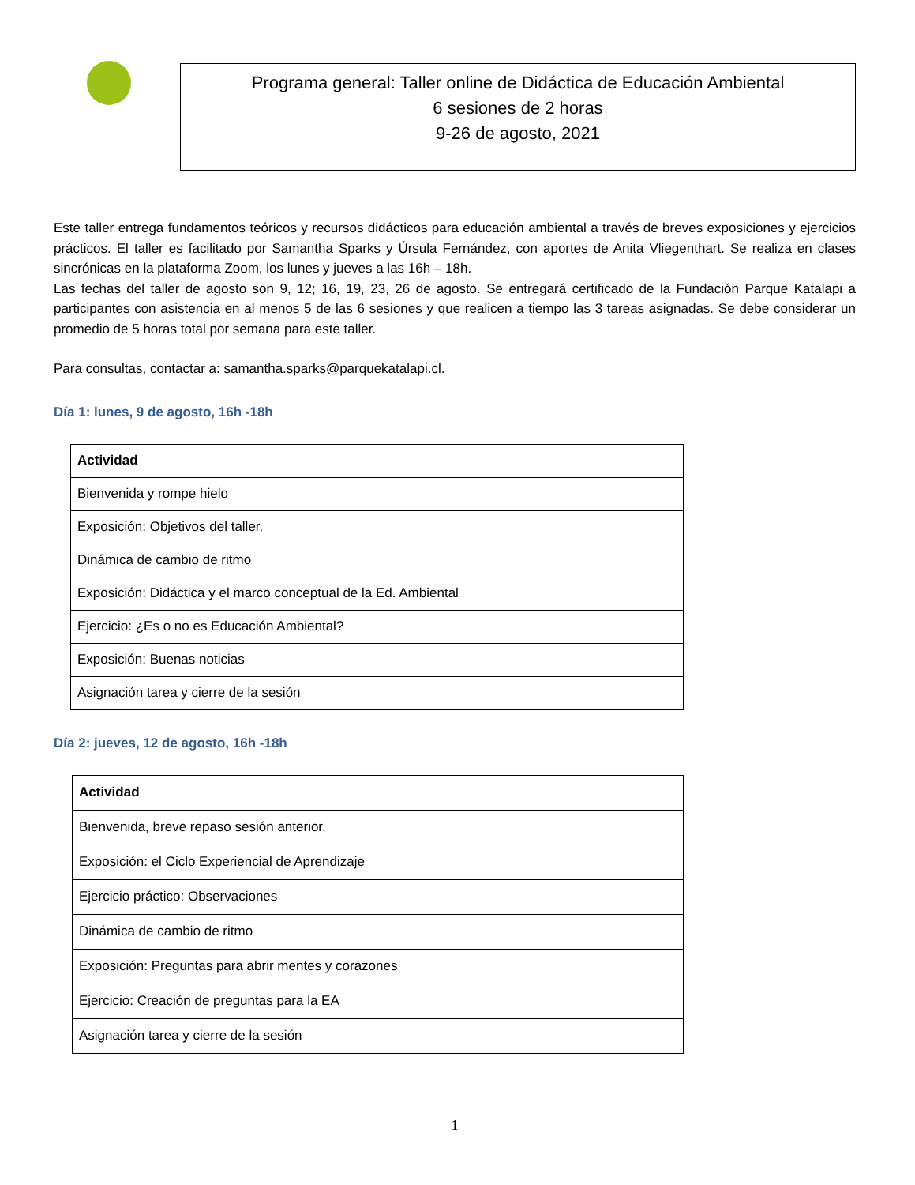Programa general: Taller online de Didáctica de Educación Ambiental
6 sesiones de 2 horas
9-26 de agosto, 2021
Este taller entrega fundamentos teóricos y recursos didácticos para educación ambiental a través de breves exposiciones y ejercicios prácticos. El taller es facilitado por Samantha Sparks y Úrsula Fernández, con aportes de Anita Vliegenthart. Se realiza en clases sincrónicas en la plataforma Zoom, los lunes y jueves a las 16h – 18h.
Las fechas del taller de agosto son 9, 12; 16, 19, 23, 26 de agosto. Se entregará certificado de la Fundación Parque Katalapi a participantes con asistencia en al menos 5 de las 6 sesiones y que realicen a tiempo las 3 tareas asignadas. Se debe considerar un promedio de 5 horas total por semana para este taller.
Para consultas, contactar a: samantha.sparks@parquekatalapi.cl.
Día 1: lunes, 9 de agosto, 16h -18h
| Actividad |
| --- |
| Bienvenida y rompe hielo |
| Exposición: Objetivos del taller. |
| Dinámica de cambio de ritmo |
| Exposición: Didáctica y el marco conceptual de la Ed. Ambiental |
| Ejercicio: ¿Es o no es Educación Ambiental? |
| Exposición: Buenas noticias |
| Asignación tarea y cierre de la sesión |
Día 2: jueves, 12 de agosto, 16h -18h
| Actividad |
| --- |
| Bienvenida, breve repaso sesión anterior. |
| Exposición: el Ciclo Experiencial de Aprendizaje |
| Ejercicio práctico: Observaciones |
| Dinámica de cambio de ritmo |
| Exposición: Preguntas para abrir mentes y corazones |
| Ejercicio: Creación de preguntas para la EA |
| Asignación tarea y cierre de la sesión |
1